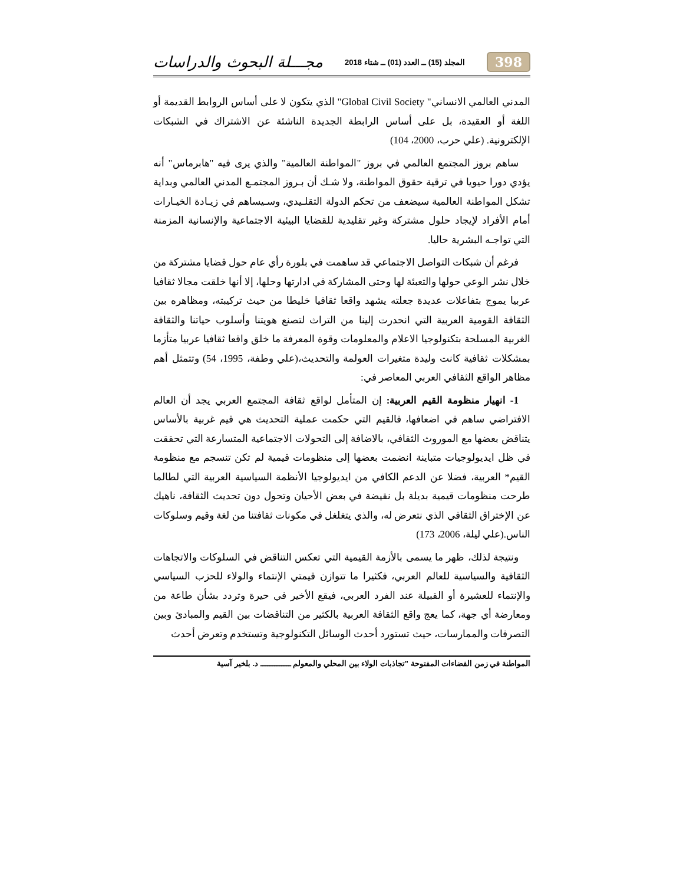398 المجلد (15) ــ العدد (01) ــ شتاء 2018 مجـــلة البحوث والدراسات
المدني العالمي الانساني" Global Civil Society" الذي يتكون لا على أساس الروابط القديمة أو اللغة أو العقيدة، بل على أساس الرابطة الجديدة الناشئة عن الاشتراك في الشبكات الإلكترونية. (علي حرب، 2000، 104)
ساهم بروز المجتمع العالمي في بروز "المواطنة العالمية" والذي يرى فيه "هابرماس" أنه يؤدي دورا حيويا في ترقية حقوق المواطنة، ولا شـك أن بـروز المجتمـع المدني العالمي وبداية تشكل المواطنة العالمية سيضعف من تحكم الدولة التقلـيدي، وسـيساهم في زيـادة الخيـارات أمام الأفراد لإيجاد حلول مشتركة وغير تقليدية للقضايا البيئية الاجتماعية والإنسانية المزمنة التي تواجـه البشرية حاليا.
فرغم أن شبكات التواصل الاجتماعي قد ساهمت في بلورة رأي عام حول قضايا مشتركة من خلال نشر الوعي حولها والتعبئة لها وحتى المشاركة في ادارتها وحلها، إلا أنها خلقت مجالا ثقافيا عربيا يموج بتفاعلات عديدة جعلته يشهد واقعا ثقافيا خليطا من حيث تركيبته، ومظاهره بين الثقافة القومية العربية التي انحدرت إلينا من التراث لتصنع هويتنا وأسلوب حياتنا والثقافة الغربية المسلحة بتكنولوجيا الاعلام والمعلومات وقوة المعرفة ما خلق واقعا ثقافيا عربيا متأزما بمشكلات ثقافية كانت وليدة متغيرات العولمة والتحديث،(علي وطفة، 1995، 54) وتتمثل أهم مظاهر الواقع الثقافي العربي المعاصر في:
1- انهيار منظومة القيم العربية: إن المتأمل لواقع ثقافة المجتمع العربي يجد أن العالم الافتراضي ساهم في اضعافها، فالقيم التي حكمت عملية التحديث هي قيم غربية بالأساس يتناقض بعضها مع الموروث الثقافي، بالاضافة إلى التحولات الاجتماعية المتسارعة التي تحققت في ظل ايديولوجيات متباينة انضمت بعضها إلى منظومات قيمية لم تكن تنسجم مع منظومة القيم* العربية، فضلا عن الدعم الكافي من ايديولوجيا الأنظمة السياسية العربية التي لطالما طرحت منظومات قيمية بديلة بل نقيضة في بعض الأحيان وتحول دون تحديث الثقافة، ناهيك عن الإختراق الثقافي الذي نتعرض له، والذي يتغلغل في مكونات ثقافتنا من لغة وقيم وسلوكات الناس.(علي ليلة، 2006، 173)
ونتيجة لذلك، ظهر ما يسمى بالأزمة القيمية التي تعكس التناقض في السلوكات والاتجاهات الثقافية والسياسية للعالم العربي، فكثيرا ما تتوازن قيمتي الإنتماء والولاء للحزب السياسي والإنتماء للعشيرة أو القبيلة عند الفرد العربي، فيقع الأخير في حيرة وتردد بشأن طاعة من ومعارضة أي جهة، كما يعج واقع الثقافة العربية بالكثير من التناقضات بين القيم والمبادئ وبين التصرفات والممارسات، حيث تستورد أحدث الوسائل التكنولوجية وتستخدم وتعرض أحدث
المواطنة في زمن الفضاءات المفتوحة "تجاذبات الولاء بين المحلي والمعولم ـــــــــــــ د. بلخير آسية